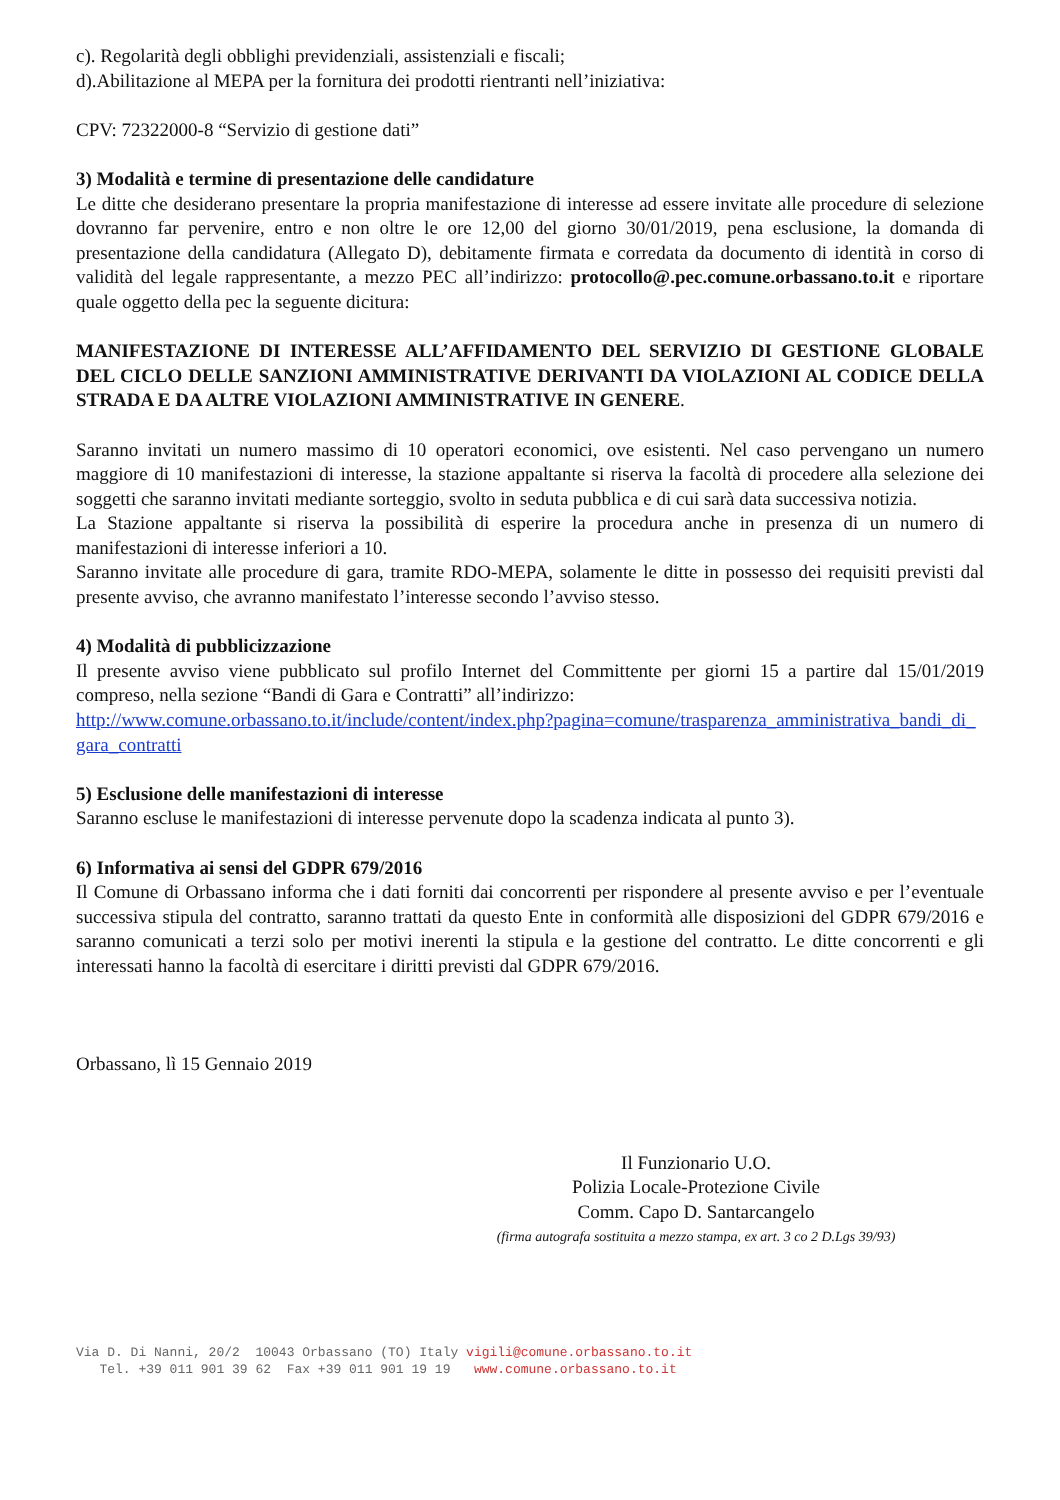c). Regolarità degli obblighi previdenziali, assistenziali e fiscali;
d).Abilitazione al MEPA per la fornitura dei prodotti rientranti nell’iniziativa:
CPV: 72322000-8 “Servizio di gestione dati”
3) Modalità e termine di presentazione delle candidature
Le ditte che desiderano presentare la propria manifestazione di interesse ad essere invitate alle procedure di selezione dovranno far pervenire, entro e non oltre le ore 12,00 del giorno 30/01/2019, pena esclusione, la domanda di presentazione della candidatura (Allegato D), debitamente firmata e corredata da documento di identità in corso di validità del legale rappresentante, a mezzo PEC all’indirizzo: protocollo@.pec.comune.orbassano.to.it e riportare quale oggetto della pec la seguente dicitura:
MANIFESTAZIONE DI INTERESSE ALL’AFFIDAMENTO DEL SERVIZIO DI GESTIONE GLOBALE DEL CICLO DELLE SANZIONI AMMINISTRATIVE DERIVANTI DA VIOLAZIONI AL CODICE DELLA STRADA E DA ALTRE VIOLAZIONI AMMINISTRATIVE IN GENERE.
Saranno invitati un numero massimo di 10 operatori economici, ove esistenti. Nel caso pervengano un numero maggiore di 10 manifestazioni di interesse, la stazione appaltante si riserva la facoltà di procedere alla selezione dei soggetti che saranno invitati mediante sorteggio, svolto in seduta pubblica e di cui sarà data successiva notizia.
La Stazione appaltante si riserva la possibilità di esperire la procedura anche in presenza di un numero di manifestazioni di interesse inferiori a 10.
Saranno invitate alle procedure di gara, tramite RDO-MEPA, solamente le ditte in possesso dei requisiti previsti dal presente avviso, che avranno manifestato l’interesse secondo l’avviso stesso.
4) Modalità di pubblicizzazione
Il presente avviso viene pubblicato sul profilo Internet del Committente per giorni 15 a partire dal 15/01/2019 compreso, nella sezione “Bandi di Gara e Contratti” all’indirizzo:
http://www.comune.orbassano.to.it/include/content/index.php?pagina=comune/trasparenza_amministrativa_bandi_di_gara_contratti
5) Esclusione delle manifestazioni di interesse
Saranno escluse le manifestazioni di interesse pervenute dopo la scadenza indicata al punto 3).
6) Informativa ai sensi del GDPR 679/2016
Il Comune di Orbassano informa che i dati forniti dai concorrenti per rispondere al presente avviso e per l’eventuale successiva stipula del contratto, saranno trattati da questo Ente in conformità alle disposizioni del GDPR 679/2016 e saranno comunicati a terzi solo per motivi inerenti la stipula e la gestione del contratto. Le ditte concorrenti e gli interessati hanno la facoltà di esercitare i diritti previsti dal GDPR 679/2016.
Orbassano, lì 15 Gennaio 2019
Il Funzionario U.O.
Polizia Locale-Protezione Civile
Comm. Capo D. Santarcangelo
(firma autografa sostituita a mezzo stampa, ex art. 3 co 2 D.Lgs 39/93)
Via D. Di Nanni, 20/2 10043 Orbassano (TO) Italy vigili@comune.orbassano.to.it Tel. +39 011 901 39 62 Fax +39 011 901 19 19 www.comune.orbassano.to.it